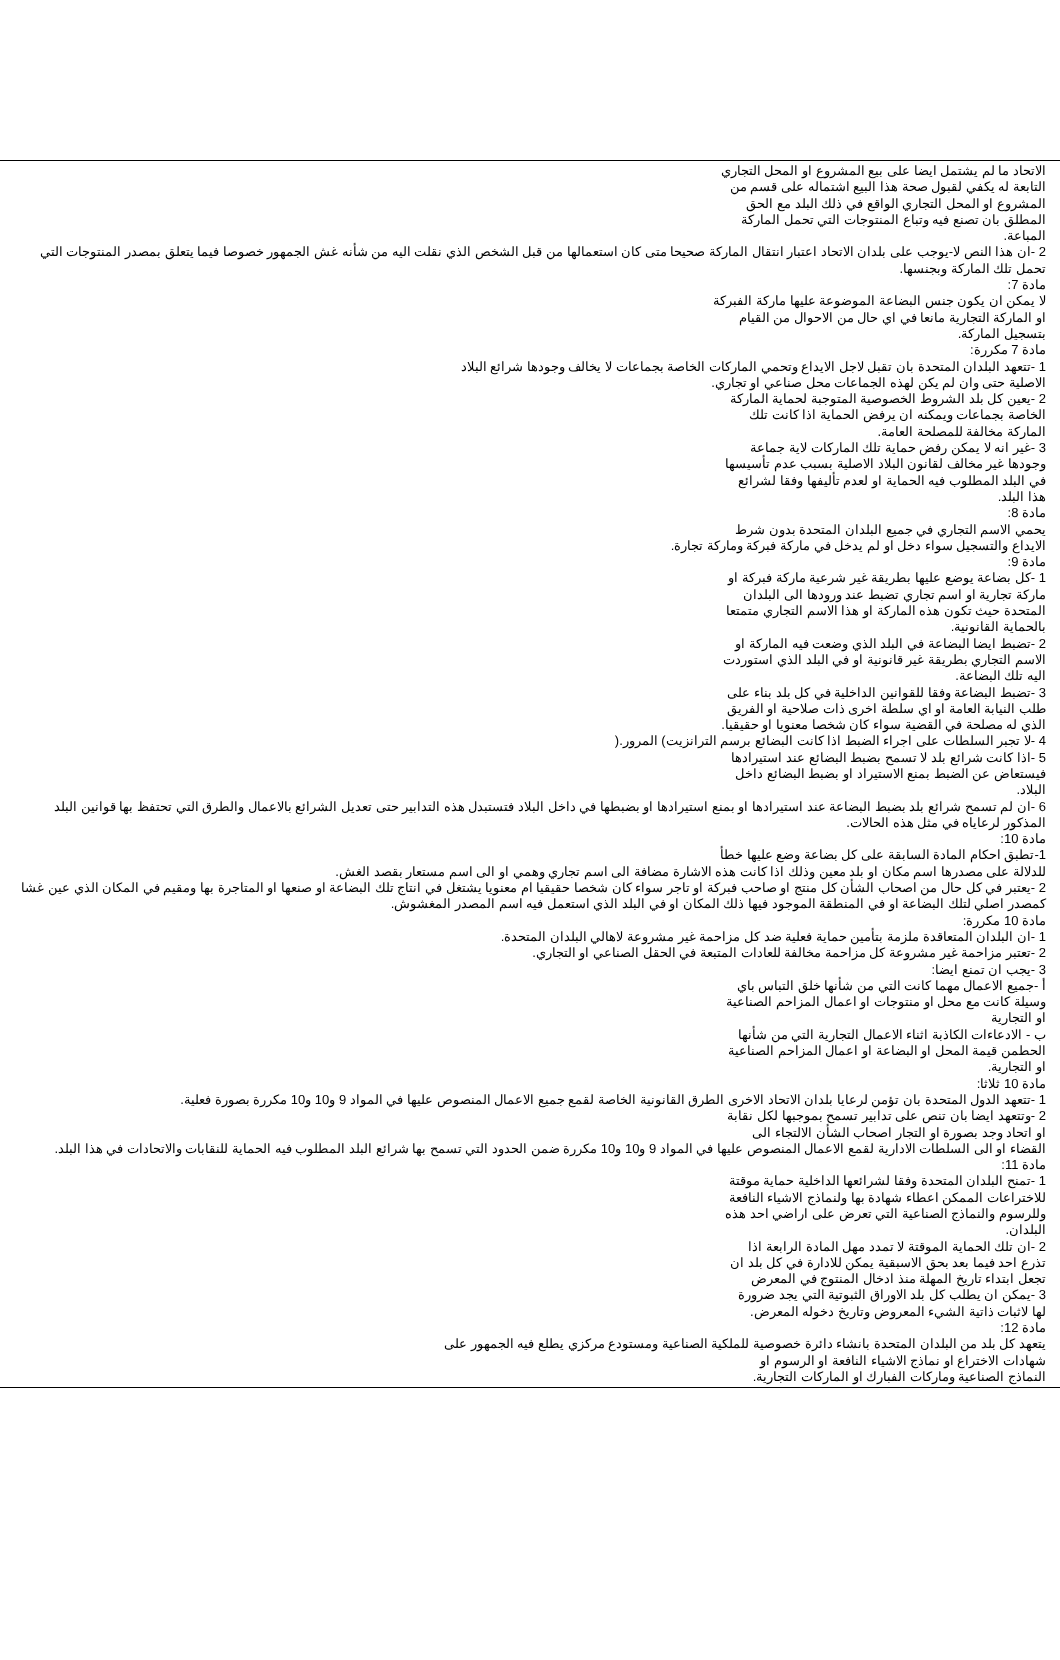الاتحاد ما لم يشتمل ايضا على بيع المشروع او المحل التجاري
التابعة له يكفي لقبول صحة هذا البيع اشتماله على قسم من
المشروع او المحل التجاري الواقع في ذلك البلد مع الحق
المطلق بان تصنع فيه وتباع المنتوجات التي تحمل الماركة
المباعة.
2 -ان هذا النص لا-يوجب على بلدان الاتحاد اعتبار انتقال الماركة صحيحا متى كان استعمالها من قبل الشخص الذي نقلت اليه من شأنه غش الجمهور خصوصا فيما يتعلق بمصدر المنتوجات التي تحمل تلك الماركة وبجنسها.
مادة 7:
لا يمكن ان يكون جنس البضاعة الموضوعة عليها ماركة الفبركة
او الماركة التجارية مانعا في اي حال من الاحوال من القيام
بتسجيل الماركة.
مادة 7 مكررة:
1 -تتعهد البلدان المتحدة بان تقبل لاجل الايداع وتحمي الماركات الخاصة بجماعات لا يخالف وجودها شرائع البلاد
الاصلية حتى وان لم يكن لهذه الجماعات محل صناعي او تجاري.
2 -يعين كل بلد الشروط الخصوصية المتوجبة لحماية الماركة
الخاصة بجماعات ويمكنه ان يرفض الحماية اذا كانت تلك
الماركة مخالفة للمصلحة العامة.
3 -غير انه لا يمكن رفض حماية تلك الماركات لاية جماعة
وجودها غير مخالف لقانون البلاد الاصلية بسبب عدم تأسيسها
في البلد المطلوب فيه الحماية او لعدم تأليفها وفقا لشرائع
هذا البلد.
مادة 8:
يحمي الاسم التجاري في جميع البلدان المتحدة بدون شرط
الايداع والتسجيل سواء دخل او لم يدخل في ماركة فبركة وماركة تجارة.
مادة 9:
1 -كل بضاعة يوضع عليها بطريقة غير شرعية ماركة فبركة او
ماركة تجارية او اسم تجاري تضبط عند ورودها الى البلدان
المتحدة حيث تكون هذه الماركة او هذا الاسم التجاري متمتعا
بالحماية القانونية.
2 -تضبط ايضا البضاعة في البلد الذي وضعت فيه الماركة او
الاسم التجاري بطريقة غير قانونية او في البلد الذي استوردت
اليه تلك البضاعة.
3 -تضبط البضاعة وفقا للقوانين الداخلية في كل بلد بناء على
طلب النيابة العامة او اي سلطة اخرى ذات صلاحية او الفريق
الذي له مصلحة في القضية سواء كان شخصا معنويا او حقيقيا.
4 -لا تجبر السلطات على اجراء الضبط اذا كانت البضائع برسم الترانزيت) المرور.(
5 -اذا كانت شرائع بلد لا تسمح بضبط البضائع عند استيرادها
فيستعاض عن الضبط بمنع الاستيراد او بضبط البضائع داخل
البلاد.
6 -ان لم تسمح شرائع بلد بضبط البضاعة عند استيرادها او بمنع استيرادها او بضبطها في داخل البلاد فتستبدل هذه التدابير حتى تعديل الشرائع بالاعمال والطرق التي تحتفظ بها قوانين البلد المذكور لرعاياه في مثل هذه الحالات.
مادة 10:
1-تطبق احكام المادة السابقة على كل بضاعة وضع عليها خطأ
للدلالة على مصدرها اسم مكان او بلد معين وذلك اذا كانت هذه الاشارة مضافة الى اسم تجاري وهمي او الى اسم مستعار بقصد الغش.
2 -يعتبر في كل حال من اصحاب الشأن كل منتج او صاحب فبركة او تاجر سواء كان شخصا حقيقيا ام معنويا يشتغل في انتاج تلك البضاعة او صنعها او المتاجرة بها ومقيم في المكان الذي عين غشا كمصدر اصلي لتلك البضاعة او في المنطقة الموجود فيها ذلك المكان او في البلد الذي استعمل فيه اسم المصدر المغشوش.
مادة 10 مكررة:
1 -ان البلدان المتعاقدة ملزمة بتأمين حماية فعلية ضد كل مزاحمة غير مشروعة لاهالي البلدان المتحدة.
2 -تعتبر مزاحمة غير مشروعة كل مزاحمة مخالفة للعادات المتبعة في الحقل الصناعي او التجاري.
3 -يجب ان تمنع ايضا:
أ -جميع الاعمال مهما كانت التي من شأنها خلق التباس باي
وسيلة كانت مع محل او منتوجات او اعمال المزاحم الصناعية
او التجارية
ب - الادعاءات الكاذبة اثناء الاعمال التجارية التي من شأنها
الحطمن قيمة المحل او البضاعة او اعمال المزاحم الصناعية
او التجارية.
مادة 10 ثلاثا:
1 -تتعهد الدول المتحدة بان تؤمن لرعايا بلدان الاتحاد الاخرى الطرق القانونية الخاصة لقمع جميع الاعمال المنصوص عليها في المواد 9 و10 و10 مكررة بصورة فعلية.
2 -وتتعهد ايضا بان تنص على تدابير تسمح بموجبها لكل نقابة
او اتحاد وجد بصورة او التجار اصحاب الشأن الالتجاء الى
القضاء او الى السلطات الادارية لقمع الاعمال المنصوص عليها في المواد 9 و10 و10 مكررة ضمن الحدود التي تسمح بها شرائع البلد المطلوب فيه الحماية للنقابات والاتحادات في هذا البلد.
مادة 11:
1 -تمنح البلدان المتحدة وفقا لشرائعها الداخلية حماية موقتة
للاختراعات الممكن اعطاء شهادة بها ولنماذج الاشياء النافعة
وللرسوم والنماذج الصناعية التي تعرض على اراضي احد هذه
البلدان.
2 -ان تلك الحماية الموقتة لا تمدد مهل المادة الرابعة اذا
تذرع احد فيما بعد بحق الاسبقية يمكن للادارة في كل بلد ان
تجعل ابتداء تاريخ المهلة منذ ادخال المنتوج في المعرض
3 -يمكن ان يطلب كل بلد الاوراق الثبوتية التي يجد ضرورة
لها لاثبات ذاتية الشيء المعروض وتاريخ دخوله المعرض.
مادة 12:
يتعهد كل بلد من البلدان المتحدة بانشاء دائرة خصوصية للملكية الصناعية ومستودع مركزي يطلع فيه الجمهور على
شهادات الاختراع او نماذج الاشياء النافعة او الرسوم او
النماذج الصناعية وماركات الفبارك او الماركات التجارية.